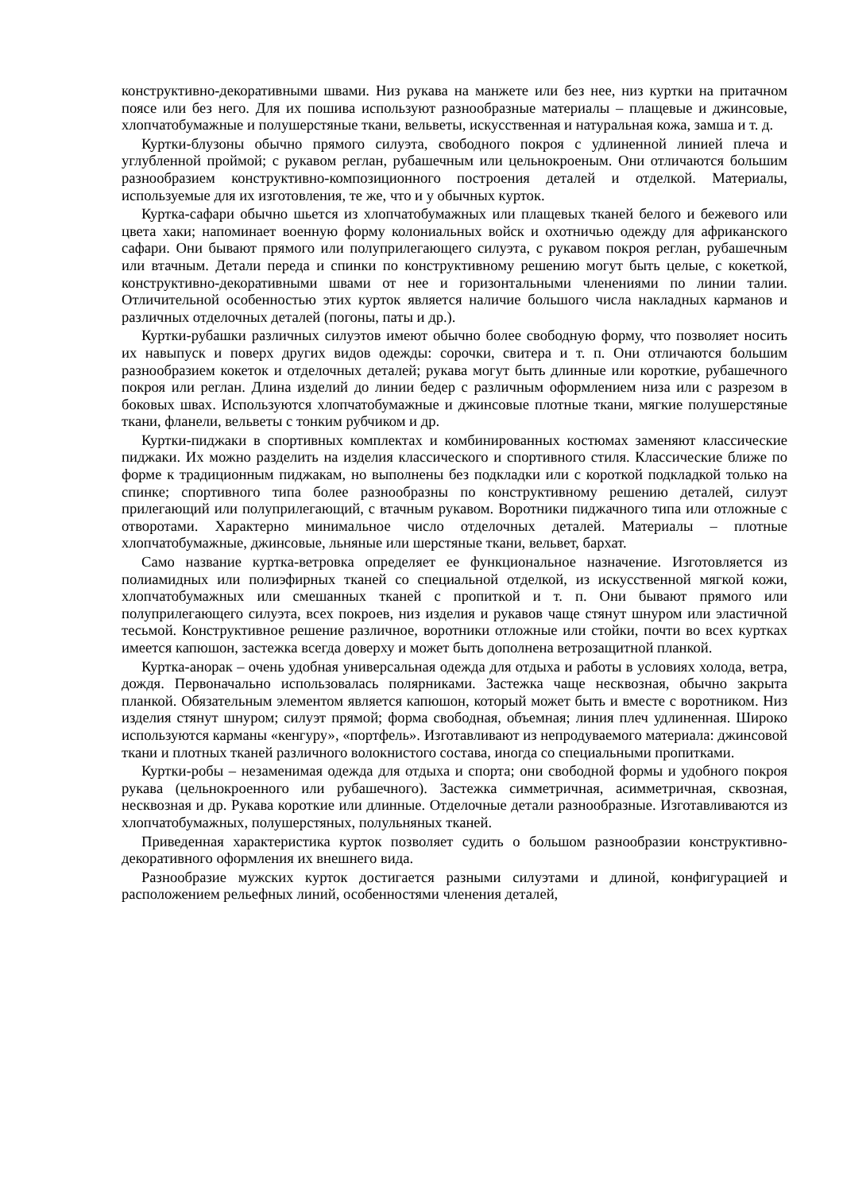конструктивно-декоративными швами. Низ рукава на манжете или без нее, низ куртки на притачном поясе или без него. Для их пошива используют разнообразные материалы – плащевые и джинсовые, хлопчатобумажные и полушерстяные ткани, вельветы, искусственная и натуральная кожа, замша и т. д.
Куртки-блузоны обычно прямого силуэта, свободного покроя с удлиненной линией плеча и углубленной проймой; с рукавом реглан, рубашечным или цельнокроеным. Они отличаются большим разнообразием конструктивно-композиционного построения деталей и отделкой. Материалы, используемые для их изготовления, те же, что и у обычных курток.
Куртка-сафари обычно шьется из хлопчатобумажных или плащевых тканей белого и бежевого или цвета хаки; напоминает военную форму колониальных войск и охотничью одежду для африканского сафари. Они бывают прямого или полуприлегающего силуэта, с рукавом покроя реглан, рубашечным или втачным. Детали переда и спинки по конструктивному решению могут быть целые, с кокеткой, конструктивно-декоративными швами от нее и горизонтальными членениями по линии талии. Отличительной особенностью этих курток является наличие большого числа накладных карманов и различных отделочных деталей (погоны, паты и др.).
Куртки-рубашки различных силуэтов имеют обычно более свободную форму, что позволяет носить их навыпуск и поверх других видов одежды: сорочки, свитера и т. п. Они отличаются большим разнообразием кокеток и отделочных деталей; рукава могут быть длинные или короткие, рубашечного покроя или реглан. Длина изделий до линии бедер с различным оформлением низа или с разрезом в боковых швах. Используются хлопчатобумажные и джинсовые плотные ткани, мягкие полушерстяные ткани, фланели, вельветы с тонким рубчиком и др.
Куртки-пиджаки в спортивных комплектах и комбинированных костюмах заменяют классические пиджаки. Их можно разделить на изделия классического и спортивного стиля. Классические ближе по форме к традиционным пиджакам, но выполнены без подкладки или с короткой подкладкой только на спинке; спортивного типа более разнообразны по конструктивному решению деталей, силуэт прилегающий или полуприлегающий, с втачным рукавом. Воротники пиджачного типа или отложные с отворотами. Характерно минимальное число отделочных деталей. Материалы – плотные хлопчатобумажные, джинсовые, льняные или шерстяные ткани, вельвет, бархат.
Само название куртка-ветровка определяет ее функциональное назначение. Изготовляется из полиамидных или полиэфирных тканей со специальной отделкой, из искусственной мягкой кожи, хлопчатобумажных или смешанных тканей с пропиткой и т. п. Они бывают прямого или полуприлегающего силуэта, всех покроев, низ изделия и рукавов чаще стянут шнуром или эластичной тесьмой. Конструктивное решение различное, воротники отложные или стойки, почти во всех куртках имеется капюшон, застежка всегда доверху и может быть дополнена ветрозащитной планкой.
Куртка-анорак – очень удобная универсальная одежда для отдыха и работы в условиях холода, ветра, дождя. Первоначально использовалась полярниками. Застежка чаще несквозная, обычно закрыта планкой. Обязательным элементом является капюшон, который может быть и вместе с воротником. Низ изделия стянут шнуром; силуэт прямой; форма свободная, объемная; линия плеч удлиненная. Широко используются карманы «кенгуру», «портфель». Изготавливают из непродуваемого материала: джинсовой ткани и плотных тканей различного волокнистого состава, иногда со специальными пропитками.
Куртки-робы – незаменимая одежда для отдыха и спорта; они свободной формы и удобного покроя рукава (цельнокроенного или рубашечного). Застежка симметричная, асимметричная, сквозная, несквозная и др. Рукава короткие или длинные. Отделочные детали разнообразные. Изготавливаются из хлопчатобумажных, полушерстяных, полульняных тканей.
Приведенная характеристика курток позволяет судить о большом разнообразии конструктивно-декоративного оформления их внешнего вида.
Разнообразие мужских курток достигается разными силуэтами и длиной, конфигурацией и расположением рельефных линий, особенностями членения деталей,